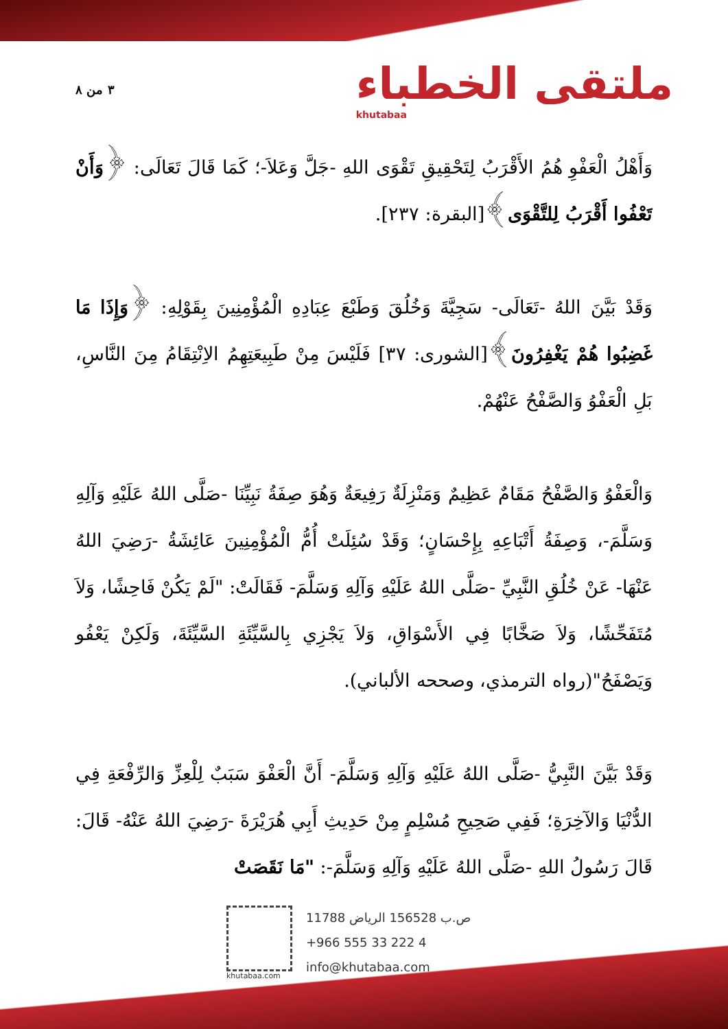٣ من ٨
ملتقى الخطباء
khutabaa
وَأَهْلُ الْعَفْوِ هُمُ الأَقْرَبُ لِتَحْقِيقِ تَقْوَى اللهِ -جَلَّ وَعَلاَ-؛ كَمَا قَالَ تَعَالَى: ﴿وَأَنْ تَعْفُوا أَقْرَبُ لِلتَّقْوَى﴾[البقرة: ٢٣٧].
وَقَدْ بَيَّنَ اللهُ -تَعَالَى- سَجِيَّةَ وَخُلُقَ وَطَبْعَ عِبَادِهِ الْمُؤْمِنِينَ بِقَوْلِهِ: ﴿وَإِذَا مَا غَضِبُوا هُمْ يَغْفِرُونَ﴾[الشورى: ٣٧] فَلَيْسَ مِنْ طَبِيعَتِهِمُ الاِنْتِقَامُ مِنَ النَّاسِ، بَلِ الْعَفْوُ وَالصَّفْحُ عَنْهُمْ.
وَالْعَفْوُ وَالصَّفْحُ مَقَامٌ عَظِيمٌ وَمَنْزِلَةٌ رَفِيعَةٌ وَهُوَ صِفَةُ نَبِيِّنَا -صَلَّى اللهُ عَلَيْهِ وَآلِهِ وَسَلَّمَ-، وَصِفَةُ أَتْبَاعِهِ بِإِحْسَانٍ؛ وَقَدْ سُئِلَتْ أُمُّ الْمُؤْمِنِينَ عَائِشَةُ -رَضِيَ اللهُ عَنْهَا- عَنْ خُلُقِ النَّبِيِّ -صَلَّى اللهُ عَلَيْهِ وَآلِهِ وَسَلَّمَ- فَقَالَتْ: "لَمْ يَكُنْ فَاحِشًا، وَلاَ مُتَفَحِّشًا، وَلاَ صَخَّابًا فِي الأَسْوَاقِ، وَلاَ يَجْزِي بِالسَّيِّئَةِ السَّيِّئَةَ، وَلَكِنْ يَعْفُو وَيَصْفَحُ"(رواه الترمذي، وصححه الألباني).
وَقَدْ بَيَّنَ النَّبِيُّ -صَلَّى اللهُ عَلَيْهِ وَآلِهِ وَسَلَّمَ- أَنَّ الْعَفْوَ سَبَبٌ لِلْعِزِّ وَالرِّفْعَةِ فِي الدُّنْيَا وَالآخِرَةِ؛ فَفِي صَحِيحِ مُسْلِمٍ مِنْ حَدِيثِ أَبِي هُرَيْرَةَ -رَضِيَ اللهُ عَنْهُ- قَالَ: قَالَ رَسُولُ اللهِ -صَلَّى اللهُ عَلَيْهِ وَآلِهِ وَسَلَّمَ-: "مَا نَقَصَتْ
khutabaa.com
ص.ب 156528 الرياض 11788
+966 555 33 222 4
info@khutabaa.com